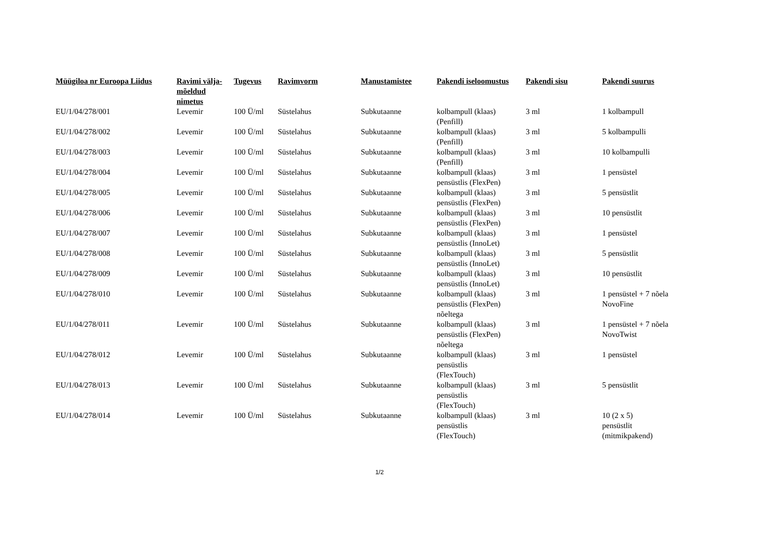| Müügiloa nr Euroopa Liidus | Ravimi välja- mõeldud nimetus | Tugevus | Ravimvorm | Manustamistee | Pakendi iseloomustus | Pakendi sisu | Pakendi suurus |
| --- | --- | --- | --- | --- | --- | --- | --- |
| EU/1/04/278/001 | Levemir | 100 Ü/ml | Süstelahus | Subkutaanne | kolbampull (klaas) (Penfill) | 3 ml | 1 kolbampull |
| EU/1/04/278/002 | Levemir | 100 Ü/ml | Süstelahus | Subkutaanne | kolbampull (klaas) (Penfill) | 3 ml | 5 kolbampulli |
| EU/1/04/278/003 | Levemir | 100 Ü/ml | Süstelahus | Subkutaanne | kolbampull (klaas) (Penfill) | 3 ml | 10 kolbampulli |
| EU/1/04/278/004 | Levemir | 100 Ü/ml | Süstelahus | Subkutaanne | kolbampull (klaas) pensüstlis (FlexPen) | 3 ml | 1 pensüstel |
| EU/1/04/278/005 | Levemir | 100 Ü/ml | Süstelahus | Subkutaanne | kolbampull (klaas) pensüstlis (FlexPen) | 3 ml | 5 pensüstlit |
| EU/1/04/278/006 | Levemir | 100 Ü/ml | Süstelahus | Subkutaanne | kolbampull (klaas) pensüstlis (FlexPen) | 3 ml | 10 pensüstlit |
| EU/1/04/278/007 | Levemir | 100 Ü/ml | Süstelahus | Subkutaanne | kolbampull (klaas) pensüstlis (InnoLet) | 3 ml | 1 pensüstel |
| EU/1/04/278/008 | Levemir | 100 Ü/ml | Süstelahus | Subkutaanne | kolbampull (klaas) pensüstlis (InnoLet) | 3 ml | 5 pensüstlit |
| EU/1/04/278/009 | Levemir | 100 Ü/ml | Süstelahus | Subkutaanne | kolbampull (klaas) pensüstlis (InnoLet) | 3 ml | 10 pensüstlit |
| EU/1/04/278/010 | Levemir | 100 Ü/ml | Süstelahus | Subkutaanne | kolbampull (klaas) pensüstlis (FlexPen) nõeltega | 3 ml | 1 pensüstel + 7 nõela NovoFine |
| EU/1/04/278/011 | Levemir | 100 Ü/ml | Süstelahus | Subkutaanne | kolbampull (klaas) pensüstlis (FlexPen) nõeltega | 3 ml | 1 pensüstel + 7 nõela NovoTwist |
| EU/1/04/278/012 | Levemir | 100 Ü/ml | Süstelahus | Subkutaanne | kolbampull (klaas) pensüstlis (FlexTouch) | 3 ml | 1 pensüstel |
| EU/1/04/278/013 | Levemir | 100 Ü/ml | Süstelahus | Subkutaanne | kolbampull (klaas) pensüstlis (FlexTouch) | 3 ml | 5 pensüstlit |
| EU/1/04/278/014 | Levemir | 100 Ü/ml | Süstelahus | Subkutaanne | kolbampull (klaas) pensüstlis (FlexTouch) | 3 ml | 10 (2 x 5) pensüstlit (mitmikpakend) |
1/2